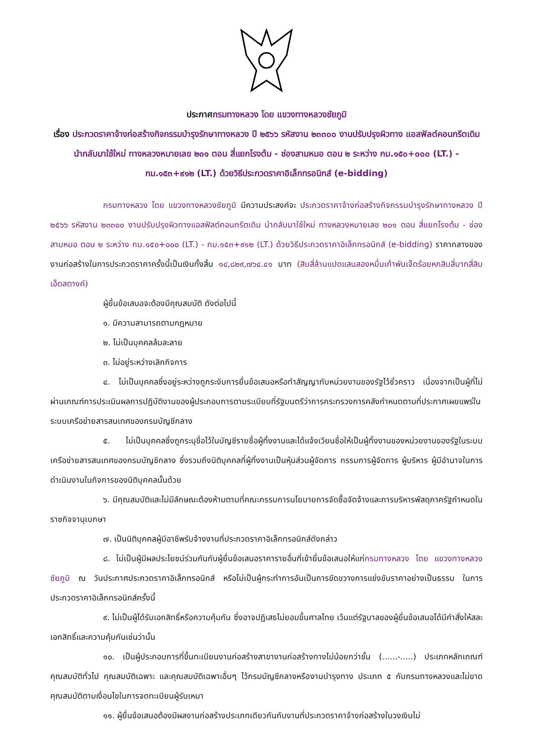ประกาศกรมทางหลวง โดย แขวงทางหลวงชัยภูมิ
เรื่อง ประกวดราคาจ้างก่อสร้างกิจกรรมบำรุงรักษาทางหลวง ปี ๒๕๖๖ รหัสงาน ๒๓๓๐๐ งานปรับปรุงผิวทาง แอสฟัลต์คอนกรีตเดิม นำกลับมาใช้ใหม่ ทางหลวงหมายเลข ๒๐๑ ตอน สี่แยกโรงต้ม - ช่องสามหมอ ตอน ๒ ระหว่าง กม.๑๕๐+๐๐๐ (LT.) - กม.๑๕๓+๙๑๒ (LT.) ด้วยวิธีประกวดราคาอิเล็กทรอนิกส์ (e-bidding)
กรมทางหลวง โดย แขวงทางหลวงชัยภูมิ มีความประสงค์จะ ประกวดราคาจ้างก่อสร้างกิจกรรมบำรุงรักษาทางหลวง ปี ๒๕๖๖ รหัสงาน ๒๓๓๐๐ งานปรับปรุงผิวทางแอสฟัลต์คอนกรีตเดิม นำกลับมาใช้ใหม่ ทางหลวงหมายเลข ๒๐๑ ตอน สี่แยกโรงต้ม - ช่องสามหมอ ตอน ๒ ระหว่าง กม.๑๕๐+๐๐๐ (LT.) - กม.๑๕๓+๙๑๒ (LT.) ด้วยวิธีประกวดราคาอิเล็กทรอนิกส์ (e-bidding) ราคากลางของงานก่อสร้างในการประกวดราคาครั้งนี้เป็นเงินทั้งสิ้น ๑๔,๘๒๙,๗๖๔.๔๑ บาท (สิบสี่ล้านแปดแสนสองหมื่นเก้าพันเจ็ดร้อยหกสิบสี่บาทสี่สิบเอ็ดสตางค์)
ผู้ยื่นข้อเสนอจะต้องมีคุณสมบัติ ดังต่อไปนี้
๑. มีความสามารถตามกฎหมาย
๒. ไม่เป็นบุคคลล้มละลาย
๓. ไม่อยู่ระหว่างเลิกกิจการ
๔. ไม่เป็นบุคคลซึ่งอยู่ระหว่างถูกระงับการยื่นข้อเสนอหรือทำสัญญากับหน่วยงานของรัฐไว้ชั่วคราว เนื่องจากเป็นผู้ที่ไม่ผ่านเกณฑ์การประเมินผลการปฏิบัติงานของผู้ประกอบการตามระเบียบที่รัฐมนตรีว่าการกระทรวงการคลังกำหนดตามที่ประกาศเผยแพร่ในระบบเครือข่ายสารสนเทศของกรมบัญชีกลาง
๕. ไม่เป็นบุคคลซึ่งถูกระบุชื่อไว้ในบัญชีรายชื่อผู้ทิ้งงานและได้แจ้งเวียนชื่อให้เป็นผู้ทิ้งงานของหน่วยงานของรัฐในระบบเครือข่ายสารสนเทศของกรมบัญชีกลาง ซึ่งรวมถึงนิติบุคคลที่ผู้ทิ้งงานเป็นหุ้นส่วนผู้จัดการ กรรมการผู้จัดการ ผู้บริหาร ผู้มีอำนาจในการดำเนินงานในกิจการของนิติบุคคลนั้นด้วย
๖. มีคุณสมบัติและไม่มีลักษณะต้องห้ามตามที่คณะกรรมการนโยบายการจัดซื้อจัดจ้างและการบริหารพัสดุภาครัฐกำหนดในราชกิจจานุเบกษา
๗. เป็นนิติบุคคลผู้มีอาชีพรับจ้างงานที่ประกวดราคาอิเล็กทรอนิกส์ดังกล่าว
๘. ไม่เป็นผู้มีผลประโยชน์ร่วมกันกับผู้ยื่นข้อเสนอราคารายอื่นที่เข้ายื่นข้อเสนอให้แก่กรมทางหลวง โดย แขวงทางหลวงชัยภูมิ ณ วันประกาศประกวดราคาอิเล็กทรอนิกส์ หรือไม่เป็นผู้กระทำการอันเป็นการขัดขวางการแข่งขันราคาอย่างเป็นธรรม ในการประกวดราคาอิเล็กทรอนิกส์ครั้งนี้
๙. ไม่เป็นผู้ได้รับเอกสิทธิ์หรือความคุ้มกัน ซึ่งอาจปฏิเสธไม่ยอมขึ้นศาลไทย เว้นแต่รัฐบาลของผู้ยื่นข้อเสนอได้มีคำสั่งให้สละเอกสิทธิ์และความคุ้มกันเช่นว่านั้น
๑๐. เป็นผู้ประกอบการที่ขึ้นทะเบียนงานก่อสร้างสาขางานก่อสร้างทางไม่น้อยกว่าชั้น (......-.....) ประเภทหลักเกณฑ์คุณสมบัติทั่วไป คุณสมบัติเฉพาะ และคุณสมบัติเฉพาะอื่นๆ ไว้กรมบัญชีกลางหรืองานบำรุงทาง ประเภท ๕ กับกรมทางหลวงและไม่ขาดคุณสมบัติตามเงื่อนไขในการจดทะเบียนผู้รับเหมา
๑๑. ผู้ยื่นข้อเสนอต้องมีผลงานก่อสร้างประเภทเดียวกันกับงานที่ประกวดราคาจ้างก่อสร้างในวงเงินไม่